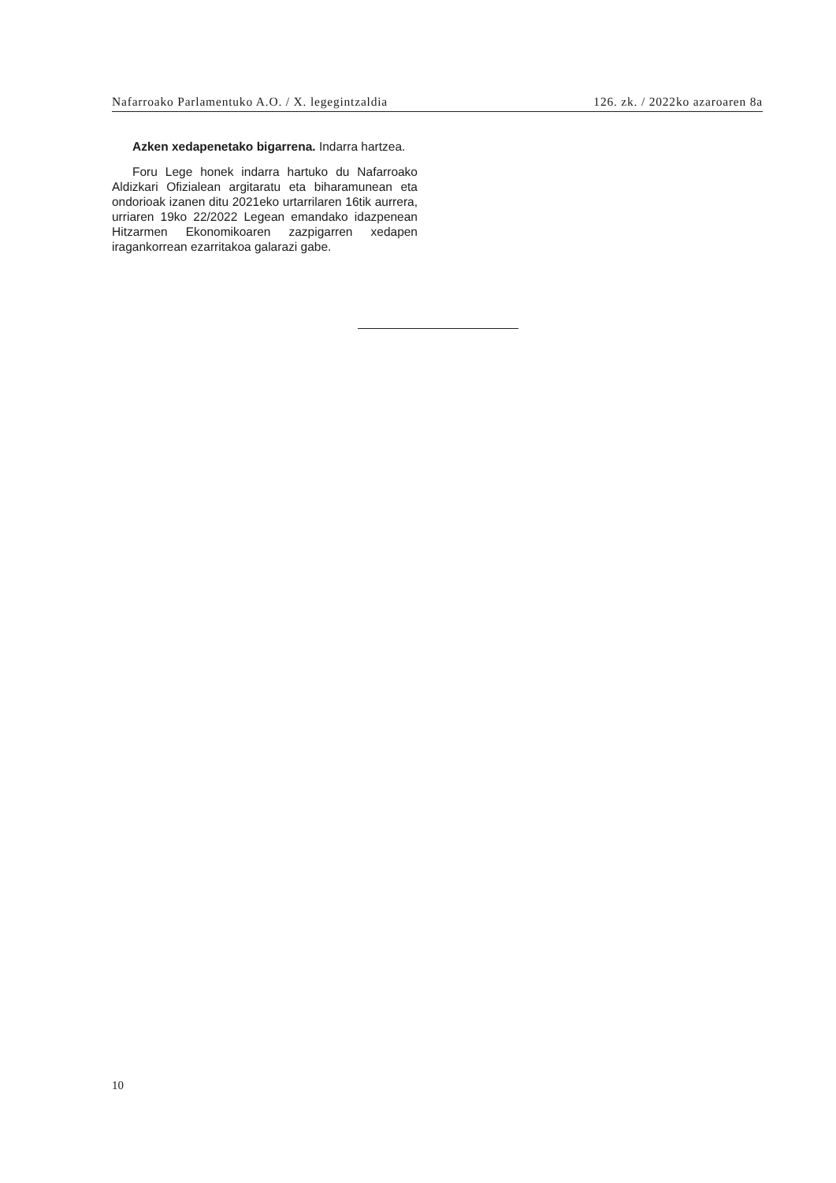Nafarroako Parlamentuko A.O. / X. legegintzaldia 126. zk. / 2022ko azaroaren 8a
Azken xedapenetako bigarrena. Indarra hartzea.
Foru Lege honek indarra hartuko du Nafarroako Aldizkari Ofizialean argitaratu eta biharamunean eta ondorioak izanen ditu 2021eko urtarrilaren 16tik aurrera, urriaren 19ko 22/2022 Legean emandako idazpenean Hitzarmen Ekonomikoaren zazpigarren xedapen iragankorrean ezarritakoa galarazi gabe.
10